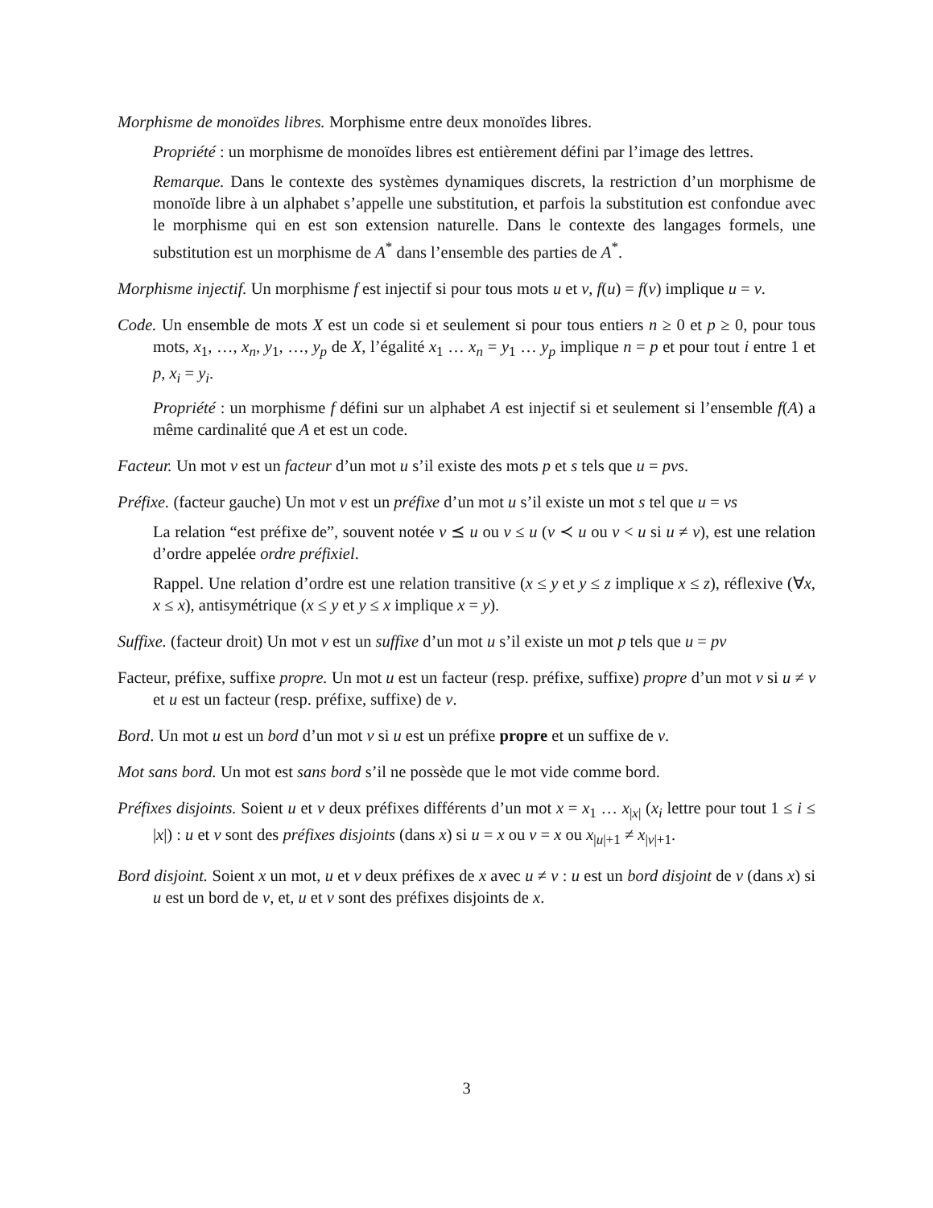Morphisme de monoïdes libres. Morphisme entre deux monoïdes libres.
Propriété : un morphisme de monoïdes libres est entièrement défini par l’image des lettres.
Remarque. Dans le contexte des systèmes dynamiques discrets, la restriction d’un morphisme de monoïde libre à un alphabet s’appelle une substitution, et parfois la substitution est confondue avec le morphisme qui en est son extension naturelle. Dans le contexte des langages formels, une substitution est un morphisme de A<sup>*</sup> dans l’ensemble des parties de A<sup>*</sup>.
Morphisme injectif. Un morphisme f est injectif si pour tous mots u et v, f(u) = f(v) implique u = v.
Code. Un ensemble de mots X est un code si et seulement si pour tous entiers n ≥ 0 et p ≥ 0, pour tous mots, x<sub>1</sub>, …, x<sub>n</sub>, y<sub>1</sub>, …, y<sub>p</sub> de X, l’égalité x<sub>1</sub> … x<sub>n</sub> = y<sub>1</sub> … y<sub>p</sub> implique n = p et pour tout i entre 1 et p, x<sub>i</sub> = y<sub>i</sub>.
Propriété : un morphisme f défini sur un alphabet A est injectif si et seulement si l’ensemble f(A) a même cardinalité que A et est un code.
Facteur. Un mot v est un facteur d’un mot u s’il existe des mots p et s tels que u = pvs.
Préfixe. (facteur gauche) Un mot v est un préfixe d’un mot u s’il existe un mot s tel que u = vs
La relation “est préfixe de”, souvent notée v ⪯ u ou v ≤ u (v ≺ u ou v < u si u ≠ v), est une relation d’ordre appelée ordre préfixiel.
Rappel. Une relation d’ordre est une relation transitive (x ≤ y et y ≤ z implique x ≤ z), réflexive (∀x, x ≤ x), antisymétrique (x ≤ y et y ≤ x implique x = y).
Suffixe. (facteur droit) Un mot v est un suffixe d’un mot u s’il existe un mot p tels que u = pv
Facteur, préfixe, suffixe propre. Un mot u est un facteur (resp. préfixe, suffixe) propre d’un mot v si u ≠ v et u est un facteur (resp. préfixe, suffixe) de v.
Bord. Un mot u est un bord d’un mot v si u est un préfixe propre et un suffixe de v.
Mot sans bord. Un mot est sans bord s’il ne possède que le mot vide comme bord.
Préfixes disjoints. Soient u et v deux préfixes différents d’un mot x = x<sub>1</sub> … x<sub>|x|</sub> (x<sub>i</sub> lettre pour tout 1 ≤ i ≤ |x|) : u et v sont des préfixes disjoints (dans x) si u = x ou v = x ou x<sub>|u|+1</sub> ≠ x<sub>|v|+1</sub>.
Bord disjoint. Soient x un mot, u et v deux préfixes de x avec u ≠ v : u est un bord disjoint de v (dans x) si u est un bord de v, et, u et v sont des préfixes disjoints de x.
3